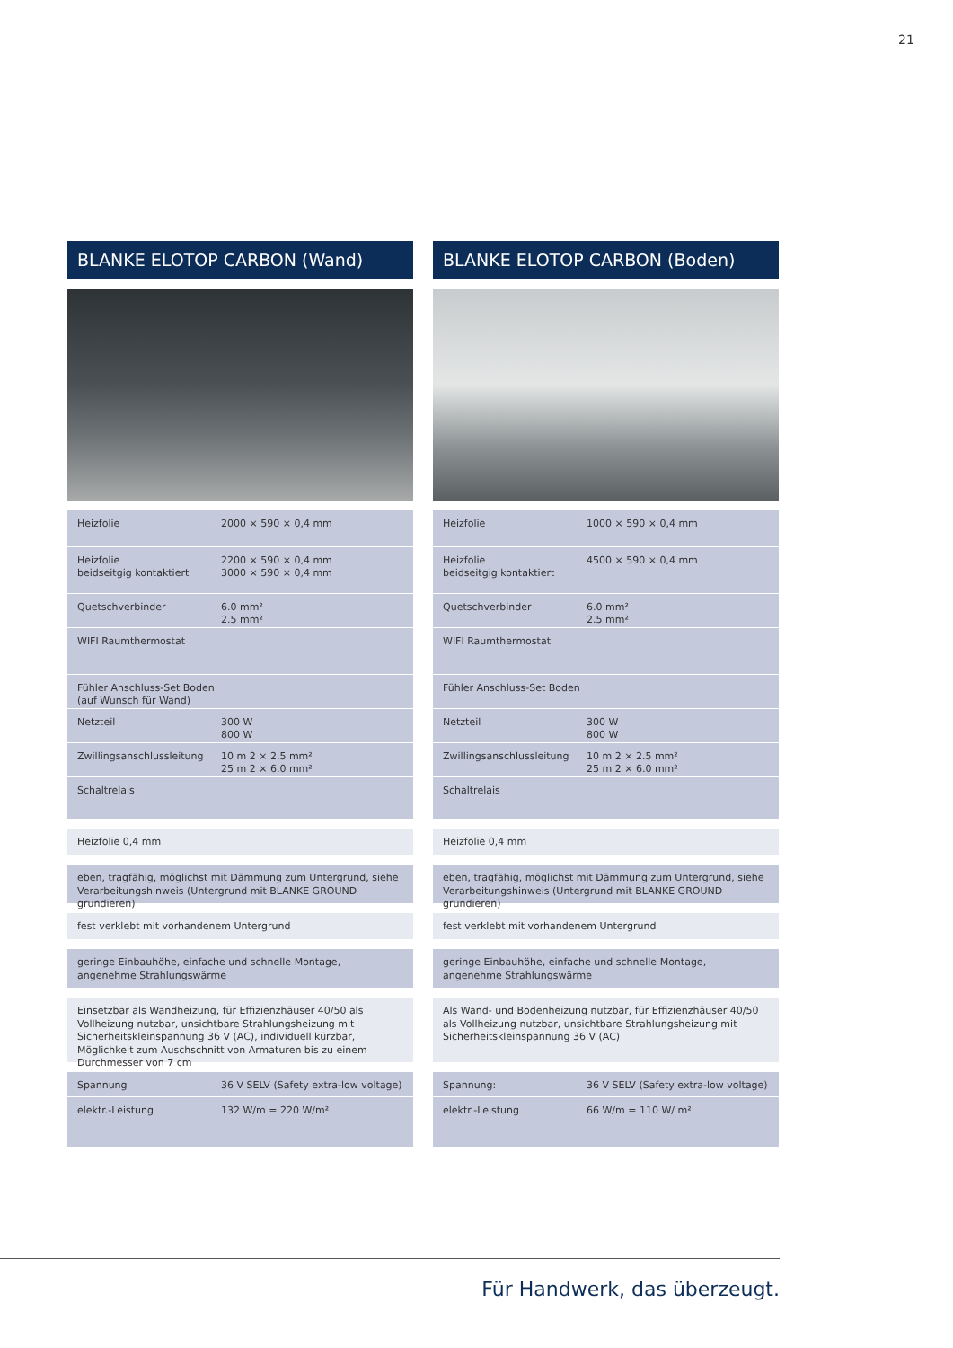21
BLANKE ELOTOP CARBON (Wand)
| Heizfolie | 2000 × 590 × 0,4 mm |
| Heizfolie beidseitgig kontaktiert | 2200 × 590 × 0,4 mm 3000 × 590 × 0,4 mm |
| Quetschverbinder | 6.0 mm² 2.5 mm² |
| WIFI Raumthermostat | |
| Fühler Anschluss-Set Boden (auf Wunsch für Wand) | |
| Netzteil | 300 W 800 W |
| Zwillingsanschlussleitung | 10 m 2 × 2.5 mm² 25 m 2 × 6.0 mm² |
| Schaltrelais | |
Heizfolie 0,4 mm
eben, tragfähig, möglichst mit Dämmung zum Untergrund, siehe Ver­arbeitungshinweis (Untergrund mit BLANKE GROUND grundieren)
fest verklebt mit vorhandenem Untergrund
geringe Einbauhöhe, einfache und schnelle Montage,
angenehme Strahlungswärme
Einsetzbar als Wandheizung, für Effizienzhäuser 40/50 als Vollheizung nutzbar, unsichtbare Strahlungsheizung mit Sicherheitskleinspannung 36 V (AC), individuell kürzbar, Möglichkeit zum Auschschnitt von Armaturen bis zu einem Durchmesser von 7 cm
| Spannung | 36 V SELV (Safety extra-low voltage) |
| elektr.-Leistung | 132 W/m = 220 W/m² |
BLANKE ELOTOP CARBON (Boden)
| Heizfolie | 1000 × 590 × 0,4 mm |
| Heizfolie beidseitgig kontaktiert | 4500 × 590 × 0,4 mm |
| Quetschverbinder | 6.0 mm² 2.5 mm² |
| WIFI Raumthermostat | |
| Fühler Anschluss-Set Boden | |
| Netzteil | 300 W 800 W |
| Zwillingsanschlussleitung | 10 m 2 × 2.5 mm² 25 m 2 × 6.0 mm² |
| Schaltrelais | |
Heizfolie 0,4 mm
eben, tragfähig, möglichst mit Dämmung zum Untergrund, siehe Ver­arbeitungshinweis (Untergrund mit BLANKE GROUND grundieren)
fest verklebt mit vorhandenem Untergrund
geringe Einbauhöhe, einfache und schnelle Montage,
angenehme Strahlungswärme
Als Wand- und Bodenheizung nutzbar, für Effizienzhäuser 40/50 als Vollheizung nutzbar, unsichtbare Strahlungsheizung mit Sicherheits­kleinspannung 36 V (AC)
| Spannung: | 36 V SELV (Safety extra-low voltage) |
| elektr.-Leistung | 66 W/m = 110 W/ m² |
Für Handwerk, das überzeugt.